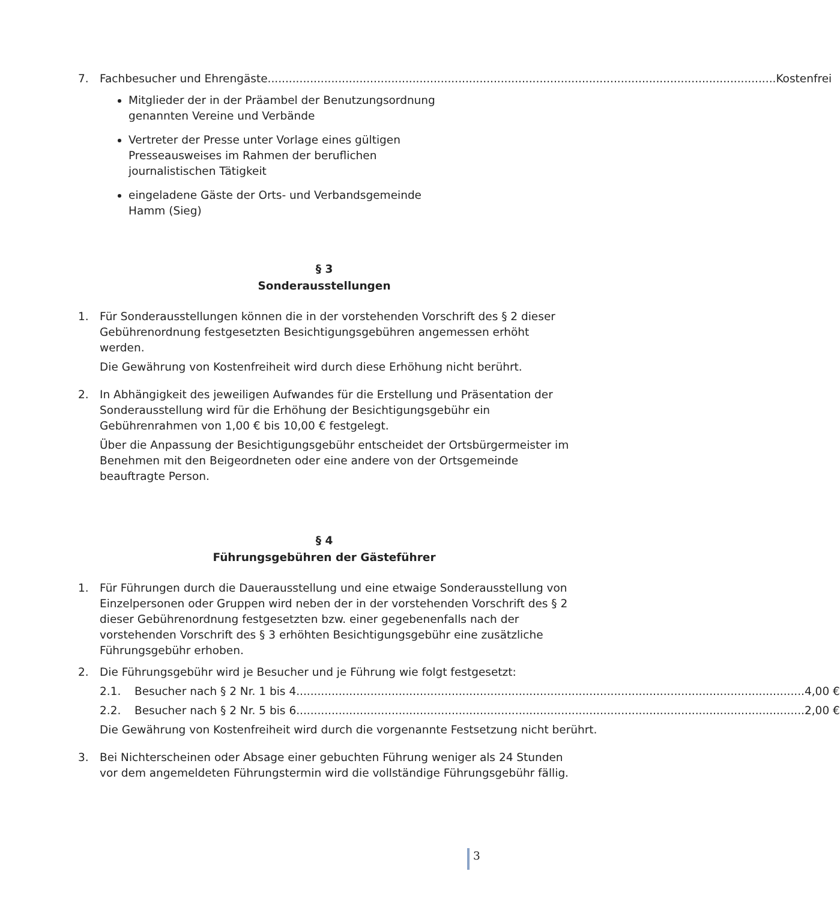7. Fachbesucher und Ehrengäste Kostenfrei
Mitglieder der in der Präambel der Benutzungsordnung genannten Vereine und Verbände
Vertreter der Presse unter Vorlage eines gültigen Presseausweises im Rahmen der beruflichen journalistischen Tätigkeit
eingeladene Gäste der Orts- und Verbandsgemeinde Hamm (Sieg)
§ 3
Sonderausstellungen
1. Für Sonderausstellungen können die in der vorstehenden Vorschrift des § 2 dieser Gebührenordnung festgesetzten Besichtigungsgebühren angemessen erhöht werden.
Die Gewährung von Kostenfreiheit wird durch diese Erhöhung nicht berührt.
2. In Abhängigkeit des jeweiligen Aufwandes für die Erstellung und Präsentation der Sonderausstellung wird für die Erhöhung der Besichtigungsgebühr ein Gebührenrahmen von 1,00 € bis 10,00 € festgelegt.
Über die Anpassung der Besichtigungsgebühr entscheidet der Ortsbürgermeister im Benehmen mit den Beigeordneten oder eine andere von der Ortsgemeinde beauftragte Person.
§ 4
Führungsgebühren der Gästeführer
1. Für Führungen durch die Dauerausstellung und eine etwaige Sonderausstellung von Einzelpersonen oder Gruppen wird neben der in der vorstehenden Vorschrift des § 2 dieser Gebührenordnung festgesetzten bzw. einer gegebenenfalls nach der vorstehenden Vorschrift des § 3 erhöhten Besichtigungsgebühr eine zusätzliche Führungsgebühr erhoben.
2. Die Führungsgebühr wird je Besucher und je Führung wie folgt festgesetzt:
2.1. Besucher nach § 2 Nr. 1 bis 4 4,00 €
2.2. Besucher nach § 2 Nr. 5 bis 6 2,00 €
Die Gewährung von Kostenfreiheit wird durch die vorgenannte Festsetzung nicht berührt.
3. Bei Nichterscheinen oder Absage einer gebuchten Führung weniger als 24 Stunden vor dem angemeldeten Führungstermin wird die vollständige Führungsgebühr fällig.
3